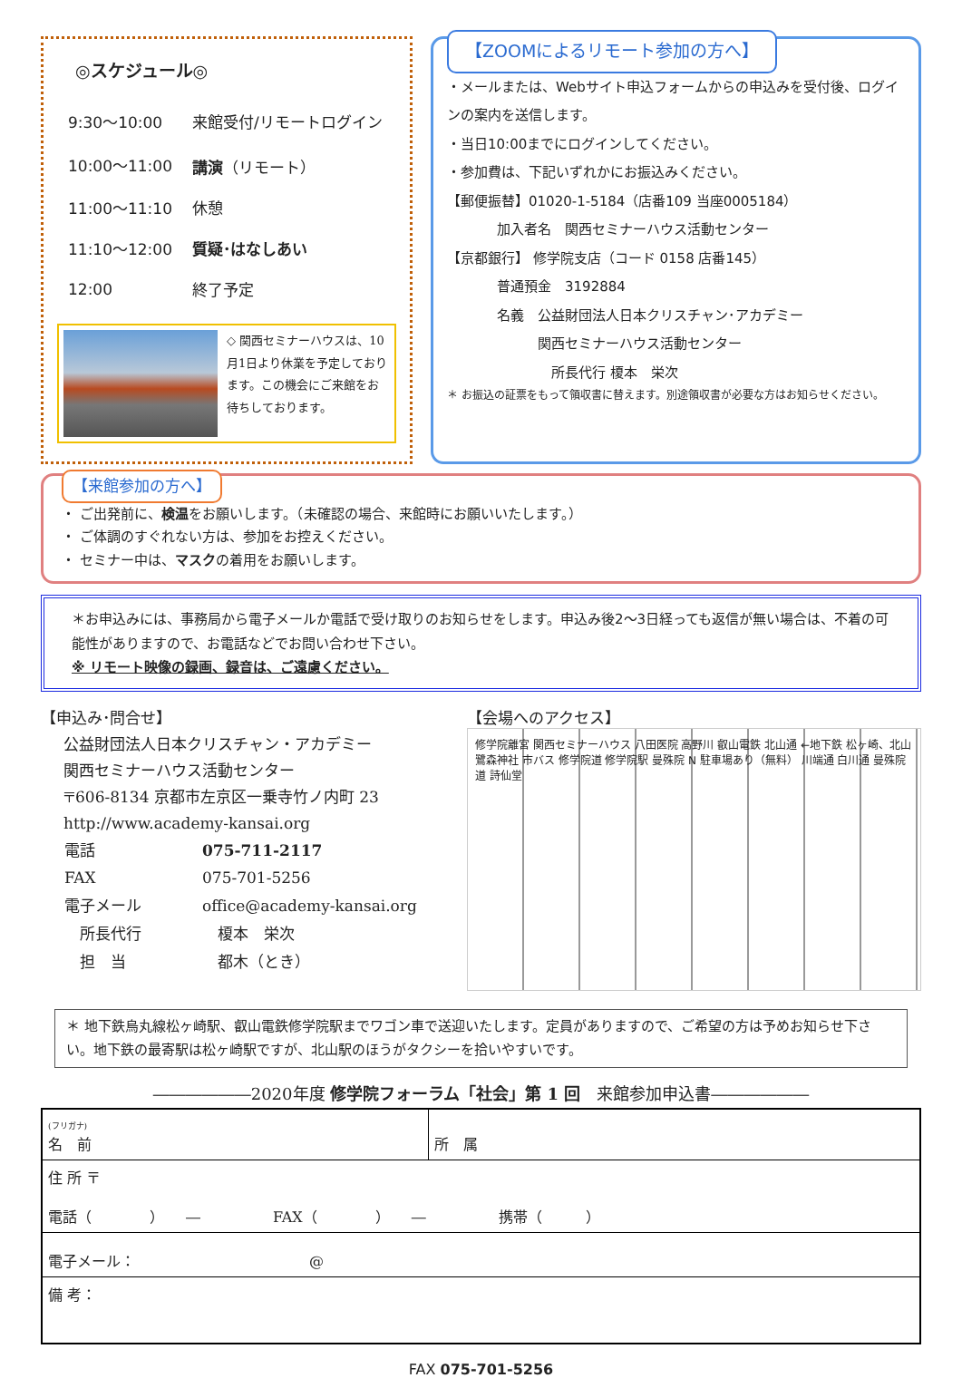◎スケジュール◎
| 9:30～10:00 | 来館受付/リモートログイン |
| 10:00～11:00 | 講演 （リモート） |
| 11:00～11:10 | 休憩 |
| 11:10～12:00 | 質疑･はなしあい |
| 12:00 | 終了予定 |
◇ 関西セミナーハウスは、10月1日より休業を予定しております。この機会にご来館をお待ちしております。
【ZOOMによるリモート参加の方へ】
・メールまたは、Webサイト申込フォームからの申込みを受付後、ログインの案内を送信します。
・当日10:00までにログインしてください。
・参加費は、下記いずれかにお振込みください。
【郵便振替】01020-1-5184（店番109 当座0005184）
加入者名　関西セミナーハウス活動センター
【京都銀行】 修学院支店（コード 0158 店番145）
普通預金　3192884
名義　公益財団法人日本クリスチャン･アカデミー
　　　関西セミナーハウス活動センター
　　　　所長代行 榎本　栄次
＊ お振込の証票をもって領収書に替えます。別途領収書が必要な方はお知らせください。
【来館参加の方へ】
・ ご出発前に、検温をお願いします。（未確認の場合、来館時にお願いいたします。）
・ ご体調のすぐれない方は、参加をお控えください。
・ セミナー中は、マスクの着用をお願いします。
＊お申込みには、事務局から電子メールか電話で受け取りのお知らせをします。申込み後2～3日経っても返信が無い場合は、不着の可能性がありますので、お電話などでお問い合わせ下さい。
※ リモート映像の録画、録音は、ご遠慮ください。
【申込み･問合せ】
公益財団法人日本クリスチャン・アカデミー
関西セミナーハウス活動センター
〒606-8134 京都市左京区一乗寺竹ノ内町 23
http://www.academy-kansai.org
| 電話 | 075-711-2117 |
| FAX | 075-701-5256 |
| 電子メール | office@academy-kansai.org |
| 所長代行 | 榎本 栄次 |
| 担 当 | 都木（とき） |
【会場へのアクセス】
修学院離宮 関西セミナーハウス 八田医院 高野川 叡山電鉄 北山通 ←地下鉄 松ヶ崎、北山 鷺森神社 市バス 修学院道 修学院駅 曼殊院 N 駐車場あり（無料） 川端通 白川通 曼殊院道 詩仙堂
＊ 地下鉄烏丸線松ヶ崎駅、叡山電鉄修学院駅までワゴン車で送迎いたします。定員がありますので、ご希望の方は予めお知らせ下さい。地下鉄の最寄駅は松ヶ崎駅ですが、北山駅のほうがタクシーを拾いやすいです。
――――――2020年度 修学院フォーラム「社会」第 1 回　来館参加申込書――――――
| (フリガナ) 名 前 | 所 属 |
| 住 所 〒 電話（ ） ― FAX（ ） ― 携帯（ ） | |
| 電子メール： @ | |
| 備 考： | |
FAX 075-701-5256